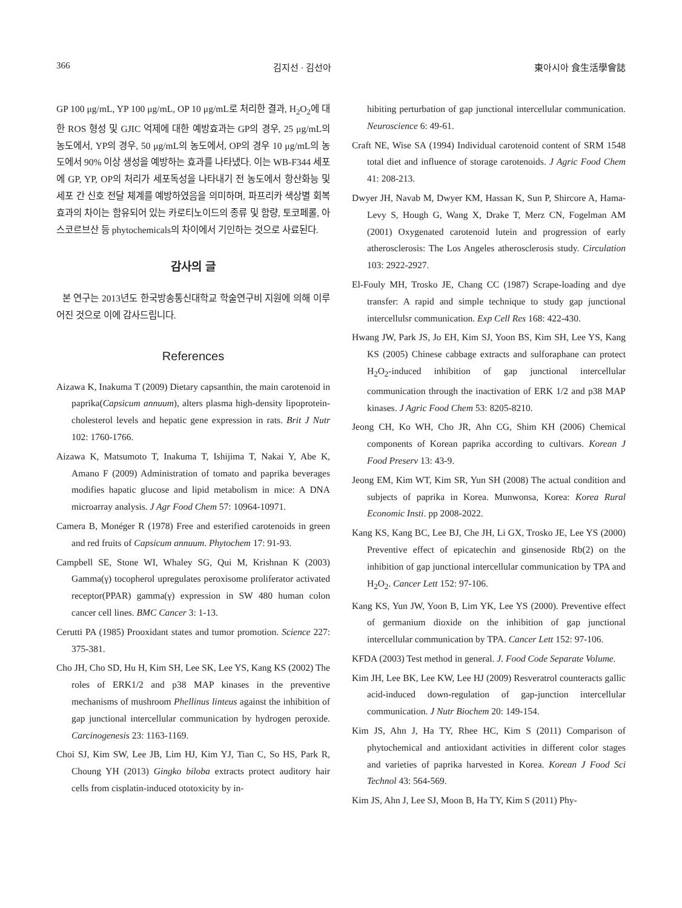366 김지선 · 김선아 東아시아 食生活學會誌
GP 100 μg/mL, YP 100 μg/mL, OP 10 μg/mL로 처리한 결과, H<sub>2</sub>O<sub>2</sub>에 대한 ROS 형성 및 GJIC 억제에 대한 예방효과는 GP의 경우, 25 μg/mL의 농도에서, YP의 경우, 50 μg/mL의 농도에서, OP의 경우 10 μg/mL의 농도에서 90% 이상 생성을 예방하는 효과를 나타냈다. 이는 WB-F344 세포에 GP, YP, OP의 처리가 세포독성을 나타내기 전 농도에서 항산화능 및 세포 간 신호 전달 체계를 예방하였음을 의미하며, 파프리카 색상별 회복 효과의 차이는 함유되어 있는 카로티노이드의 종류 및 함량, 토코페롤, 아스코르브산 등 phytochemicals의 차이에서 기인하는 것으로 사료된다.
감사의 글
본 연구는 2013년도 한국방송통신대학교 학술연구비 지원에 의해 이루어진 것으로 이에 감사드립니다.
References
Aizawa K, Inakuma T (2009) Dietary capsanthin, the main carotenoid in paprika(Capsicum annuum), alters plasma high-density lipoprotein-cholesterol levels and hepatic gene expression in rats. Brit J Nutr 102: 1760-1766.
Aizawa K, Matsumoto T, Inakuma T, Ishijima T, Nakai Y, Abe K, Amano F (2009) Administration of tomato and paprika beverages modifies hapatic glucose and lipid metabolism in mice: A DNA microarray analysis. J Agr Food Chem 57: 10964-10971.
Camera B, Monéger R (1978) Free and esterified carotenoids in green and red fruits of Capsicum annuum. Phytochem 17: 91-93.
Campbell SE, Stone WI, Whaley SG, Qui M, Krishnan K (2003) Gamma(γ) tocopherol upregulates peroxisome proliferator activated receptor(PPAR) gamma(γ) expression in SW 480 human colon cancer cell lines. BMC Cancer 3: 1-13.
Cerutti PA (1985) Prooxidant states and tumor promotion. Science 227: 375-381.
Cho JH, Cho SD, Hu H, Kim SH, Lee SK, Lee YS, Kang KS (2002) The roles of ERK1/2 and p38 MAP kinases in the preventive mechanisms of mushroom Phellinus linteus against the inhibition of gap junctional intercellular communication by hydrogen peroxide. Carcinogenesis 23: 1163-1169.
Choi SJ, Kim SW, Lee JB, Lim HJ, Kim YJ, Tian C, So HS, Park R, Choung YH (2013) Gingko biloba extracts protect auditory hair cells from cisplatin-induced ototoxicity by in-
hibiting perturbation of gap junctional intercellular communication. Neuroscience 6: 49-61.
Craft NE, Wise SA (1994) Individual carotenoid content of SRM 1548 total diet and influence of storage carotenoids. J Agric Food Chem 41: 208-213.
Dwyer JH, Navab M, Dwyer KM, Hassan K, Sun P, Shircore A, Hama-Levy S, Hough G, Wang X, Drake T, Merz CN, Fogelman AM (2001) Oxygenated carotenoid lutein and progression of early atherosclerosis: The Los Angeles atherosclerosis study. Circulation 103: 2922-2927.
El-Fouly MH, Trosko JE, Chang CC (1987) Scrape-loading and dye transfer: A rapid and simple technique to study gap junctional intercellulsr communication. Exp Cell Res 168: 422-430.
Hwang JW, Park JS, Jo EH, Kim SJ, Yoon BS, Kim SH, Lee YS, Kang KS (2005) Chinese cabbage extracts and sulforaphane can protect H<sub>2</sub>O<sub>2</sub>-induced inhibition of gap junctional intercellular communication through the inactivation of ERK 1/2 and p38 MAP kinases. J Agric Food Chem 53: 8205-8210.
Jeong CH, Ko WH, Cho JR, Ahn CG, Shim KH (2006) Chemical components of Korean paprika according to cultivars. Korean J Food Preserv 13: 43-9.
Jeong EM, Kim WT, Kim SR, Yun SH (2008) The actual condition and subjects of paprika in Korea. Munwonsa, Korea: Korea Rural Economic Insti. pp 2008-2022.
Kang KS, Kang BC, Lee BJ, Che JH, Li GX, Trosko JE, Lee YS (2000) Preventive effect of epicatechin and ginsenoside Rb(2) on the inhibition of gap junctional intercellular communication by TPA and H<sub>2</sub>O<sub>2</sub>. Cancer Lett 152: 97-106.
Kang KS, Yun JW, Yoon B, Lim YK, Lee YS (2000). Preventive effect of germanium dioxide on the inhibition of gap junctional intercellular communication by TPA. Cancer Lett 152: 97-106.
KFDA (2003) Test method in general. J. Food Code Separate Volume.
Kim JH, Lee BK, Lee KW, Lee HJ (2009) Resveratrol counteracts gallic acid-induced down-regulation of gap-junction intercellular communication. J Nutr Biochem 20: 149-154.
Kim JS, Ahn J, Ha TY, Rhee HC, Kim S (2011) Comparison of phytochemical and antioxidant activities in different color stages and varieties of paprika harvested in Korea. Korean J Food Sci Technol 43: 564-569.
Kim JS, Ahn J, Lee SJ, Moon B, Ha TY, Kim S (2011) Phy-